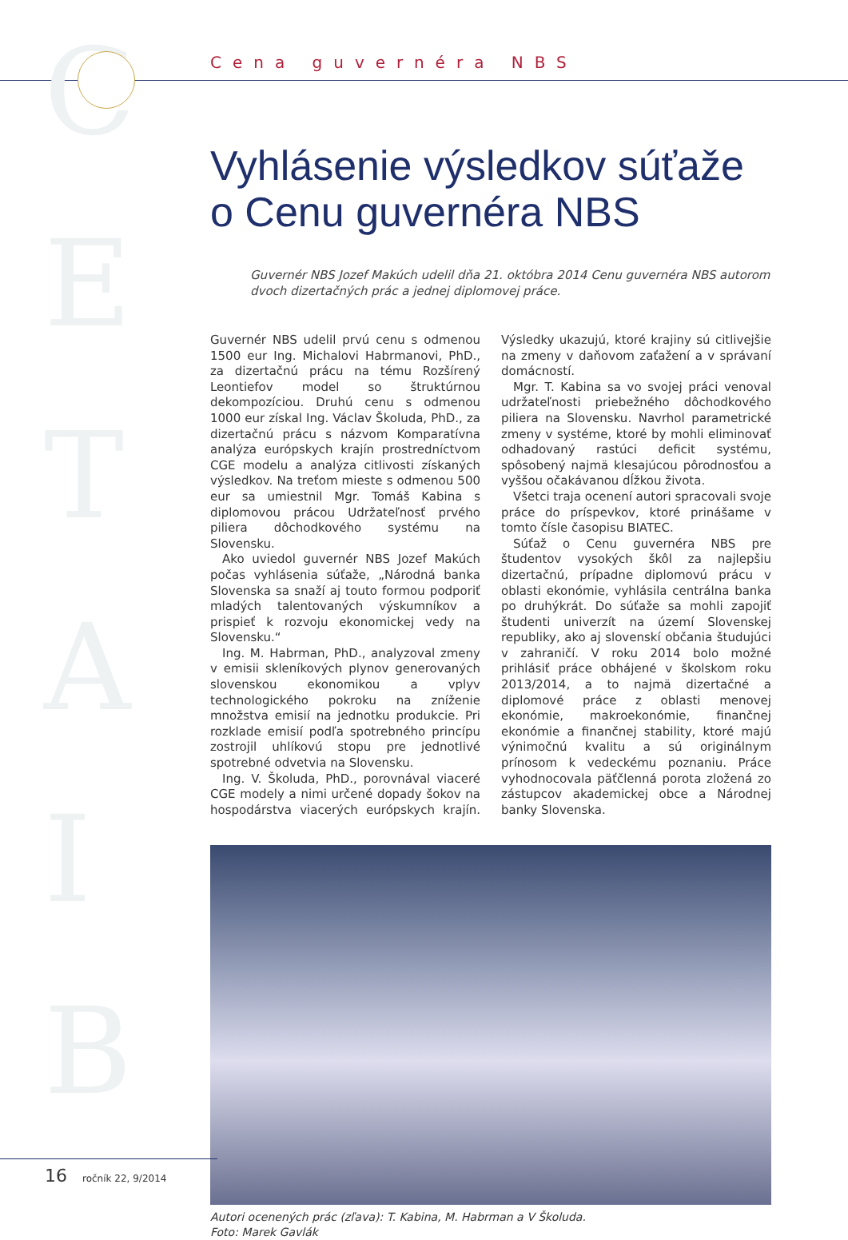C
E
T
A
I
B
Cena guvernéra NBS
Vyhlásenie výsledkov súťaže
o Cenu guvernéra NBS
Guvernér NBS Jozef Makúch udelil dňa 21. októbra 2014 Cenu guvernéra NBS autorom dvoch dizertačných prác a jednej diplomovej práce.
Guvernér NBS udelil prvú cenu s odmenou 1500 eur Ing. Michalovi Habrmanovi, PhD., za dizertačnú prácu na tému Rozšírený Leontiefov model so štruktúrnou dekompozíciou. Druhú cenu s odmenou 1000 eur získal Ing. Václav Školuda, PhD., za dizertačnú prácu s názvom Komparatívna analýza európskych krajín prostredníctvom CGE modelu a analýza citlivosti získaných výsledkov. Na treťom mieste s odmenou 500 eur sa umiestnil Mgr. Tomáš Kabina s diplomovou prácou Udržateľnosť prvého piliera dôchodkového systému na Slovensku.
Ako uviedol guvernér NBS Jozef Makúch počas vyhlásenia súťaže, „Národná banka Slovenska sa snaží aj touto formou podporiť mladých talentovaných výskumníkov a prispieť k rozvoju ekonomickej vedy na Slovensku.“
Ing. M. Habrman, PhD., analyzoval zmeny v emisii skleníkových plynov generovaných slovenskou ekonomikou a vplyv technologického pokroku na zníženie množstva emisií na jednotku produkcie. Pri rozklade emisií podľa spotrebného princípu zostrojil uhlíkovú stopu pre jednotlivé spotrebné odvetvia na Slovensku.
Ing. V. Školuda, PhD., porovnával viaceré CGE modely a nimi určené dopady šokov na hospodárstva viacerých európskych krajín. Výsledky ukazujú, ktoré krajiny sú citlivejšie na zmeny v daňovom zaťažení a v správaní domácností.
Mgr. T. Kabina sa vo svojej práci venoval udržateľnosti priebežného dôchodkového piliera na Slovensku. Navrhol parametrické zmeny v systéme, ktoré by mohli eliminovať odhadovaný rastúci deficit systému, spôsobený najmä klesajúcou pôrodnosťou a vyššou očakávanou dĺžkou života.
Všetci traja ocenení autori spracovali svoje práce do príspevkov, ktoré prinášame v tomto čísle časopisu BIATEC.
Súťaž o Cenu guvernéra NBS pre študentov vysokých škôl za najlepšiu dizertačnú, prípadne diplomovú prácu v oblasti ekonómie, vyhlásila centrálna banka po druhýkrát. Do súťaže sa mohli zapojiť študenti univerzít na území Slovenskej republiky, ako aj slovenskí občania študujúci v zahraničí. V roku 2014 bolo možné prihlásiť práce obhájené v školskom roku 2013/2014, a to najmä dizertačné a diplomové práce z oblasti menovej ekonómie, makroekonómie, finančnej ekonómie a finančnej stability, ktoré majú výnimočnú kvalitu a sú originálnym prínosom k vedeckému poznaniu. Práce vyhodnocovala päťčlenná porota zložená zo zástupcov akademickej obce a Národnej banky Slovenska.
Autori ocenených prác (zľava): T. Kabina, M. Habrman a V Školuda.
Foto: Marek Gavlák
16 ročník 22, 9/2014